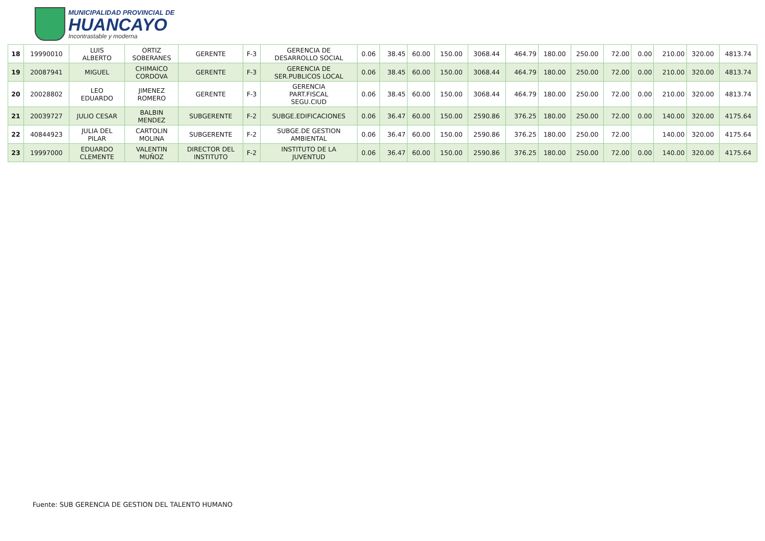MUNICIPALIDAD PROVINCIAL DE
HUANCAYO
Incontrastable y moderna
| 18 | 19990010 | LUIS ALBERTO | ORTIZ SOBERANES | GERENTE | F-3 | GERENCIA DE DESARROLLO SOCIAL | 0.06 | 38.45 | 60.00 | 150.00 | 3068.44 | 464.79 | 180.00 | 250.00 | 72.00 | 0.00 | 210.00 | 320.00 | 4813.74 |
| 19 | 20087941 | MIGUEL | CHIMAICO CORDOVA | GERENTE | F-3 | GERENCIA DE SER.PUBLICOS LOCAL | 0.06 | 38.45 | 60.00 | 150.00 | 3068.44 | 464.79 | 180.00 | 250.00 | 72.00 | 0.00 | 210.00 | 320.00 | 4813.74 |
| 20 | 20028802 | LEO EDUARDO | JIMENEZ ROMERO | GERENTE | F-3 | GERENCIA PART.FISCAL SEGU.CIUD | 0.06 | 38.45 | 60.00 | 150.00 | 3068.44 | 464.79 | 180.00 | 250.00 | 72.00 | 0.00 | 210.00 | 320.00 | 4813.74 |
| 21 | 20039727 | JULIO CESAR | BALBIN MENDEZ | SUBGERENTE | F-2 | SUBGE.EDIFICACIONES | 0.06 | 36.47 | 60.00 | 150.00 | 2590.86 | 376.25 | 180.00 | 250.00 | 72.00 | 0.00 | 140.00 | 320.00 | 4175.64 |
| 22 | 40844923 | JULIA DEL PILAR | CARTOLIN MOLINA | SUBGERENTE | F-2 | SUBGE.DE GESTION AMBIENTAL | 0.06 | 36.47 | 60.00 | 150.00 | 2590.86 | 376.25 | 180.00 | 250.00 | 72.00 | | 140.00 | 320.00 | 4175.64 |
| 23 | 19997000 | EDUARDO CLEMENTE | VALENTIN MUÑOZ | DIRECTOR DEL INSTITUTO | F-2 | INSTITUTO DE LA JUVENTUD | 0.06 | 36.47 | 60.00 | 150.00 | 2590.86 | 376.25 | 180.00 | 250.00 | 72.00 | 0.00 | 140.00 | 320.00 | 4175.64 |
Fuente: SUB GERENCIA DE GESTION DEL TALENTO HUMANO